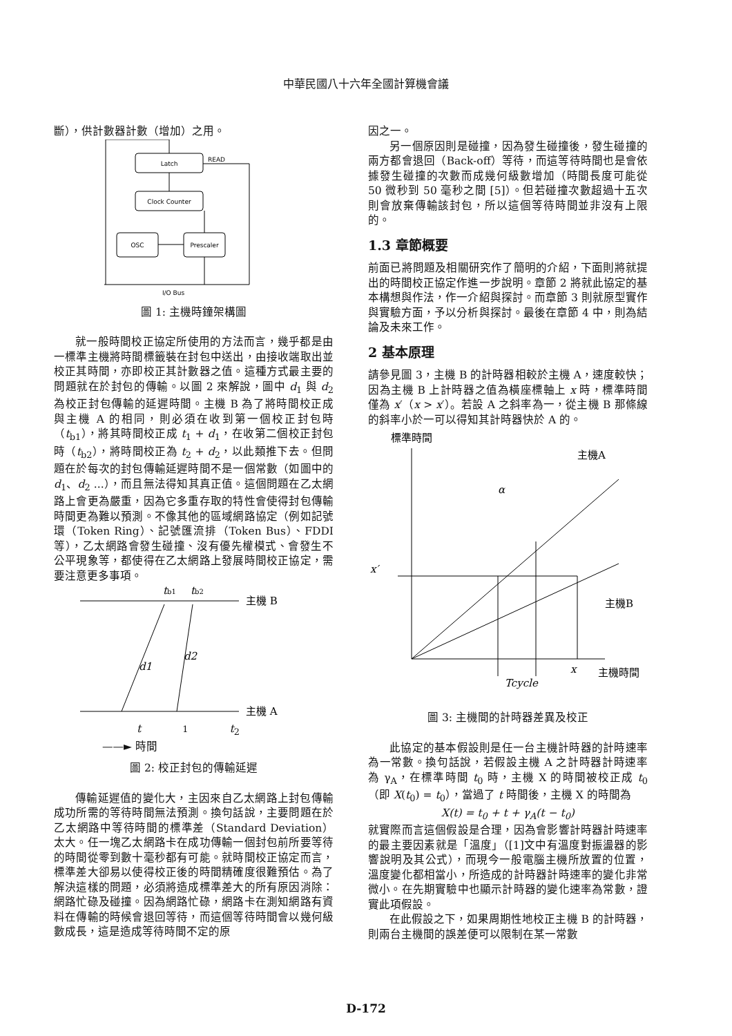中華民國八十六年全國計算機會議
斷），供計數器計數（增加）之用。
Latch
Clock Counter
OSC
Prescaler
READ
I/O Bus
圖 1: 主機時鐘架構圖
就一般時間校正協定所使用的方法而言，幾乎都是由一標準主機將時間標籤裝在封包中送出，由接收端取出並校正其時間，亦即校正其計數器之值。這種方式最主要的問題就在於封包的傳輸。以圖 2 來解說，圖中 d<sub>1</sub> 與 d<sub>2</sub> 為校正封包傳輸的延遲時間。主機 B 為了將時間校正成與主機 A 的相同，則必須在收到第一個校正封包時（t<sub>b1</sub>），將其時間校正成 t<sub>1</sub> + d<sub>1</sub>，在收第二個校正封包時（t<sub>b2</sub>），將時間校正為 t<sub>2</sub> + d<sub>2</sub>，以此類推下去。但問題在於每次的封包傳輸延遲時間不是一個常數（如圖中的 d<sub>1</sub>、d<sub>2</sub> ...），而且無法得知其真正值。這個問題在乙太網路上會更為嚴重，因為它多重存取的特性會使得封包傳輸時間更為難以預測。不像其他的區域網路協定（例如記號環（Token Ring）、記號匯流排（Token Bus）、FDDI等），乙太網路會發生碰撞、沒有優先權模式、會發生不公平現象等，都使得在乙太網路上發展時間校正協定，需要注意更多事項。
tb1
tb2
主機 B
主機 A
d1
d2
t<sub>1</sub> t<sub>2</sub>
——► 時間
圖 2: 校正封包的傳輸延遲
傳輸延遲值的變化大，主因來自乙太網路上封包傳輸成功所需的等待時間無法預測。換句話說，主要問題在於乙太網路中等待時間的標準差（Standard Deviation）太大。任一塊乙太網路卡在成功傳輸一個封包前所要等待的時間從零到數十毫秒都有可能。就時間校正協定而言，標準差大卻易以使得校正後的時間精確度很難預估。為了解決這樣的問題，必須將造成標準差大的所有原因消除：網路忙碌及碰撞。因為網路忙碌，網路卡在測知網路有資料在傳輸的時候會退回等待，而這個等待時間會以幾何級數成長，這是造成等待時間不定的原
因之一。
另一個原因則是碰撞，因為發生碰撞後，發生碰撞的兩方都會退回（Back-off）等待，而這等待時間也是會依據發生碰撞的次數而成幾何級數增加（時間長度可能從 50 微秒到 50 毫秒之間 [5]）。但若碰撞次數超過十五次則會放棄傳輸該封包，所以這個等待時間並非沒有上限的。
1.3 章節概要
前面已將問題及相關研究作了簡明的介紹，下面則將就提出的時間校正協定作進一步說明。章節 2 將就此協定的基本構想與作法，作一介紹與探討。而章節 3 則就原型實作與實驗方面，予以分析與探討。最後在章節 4 中，則為結論及未來工作。
2 基本原理
請參見圖 3，主機 B 的計時器相較於主機 A，速度較快；因為主機 B 上計時器之值為橫座標軸上 x 時，標準時間僅為 x′（x > x′）。若設 A 之斜率為一，從主機 B 那條線的斜率小於一可以得知其計時器快於 A 的。
標準時間
主機A
主機B
x′
α
x
主機時間
Tcycle
圖 3: 主機間的計時器差異及校正
此協定的基本假設則是任一台主機計時器的計時速率為一常數。換句話說，若假設主機 A 之計時器計時速率為 γ<sub>A</sub>，在標準時間 t<sub>0</sub> 時，主機 X 的時間被校正成 t<sub>0</sub>（即 X(t<sub>0</sub>) = t<sub>0</sub>），當過了 t 時間後，主機 X 的時間為
X(t) = t<sub>0</sub> + t + γ<sub>A</sub>(t − t<sub>0</sub>)
就實際而言這個假設是合理，因為會影響計時器計時速率的最主要因素就是「溫度」（[1]文中有溫度對振盪器的影響說明及其公式），而現今一般電腦主機所放置的位置，溫度變化都相當小，所造成的計時器計時速率的變化非常微小。在先期實驗中也顯示計時器的變化速率為常數，證實此項假設。
在此假設之下，如果周期性地校正主機 B 的計時器，則兩台主機間的誤差便可以限制在某一常數
D-172